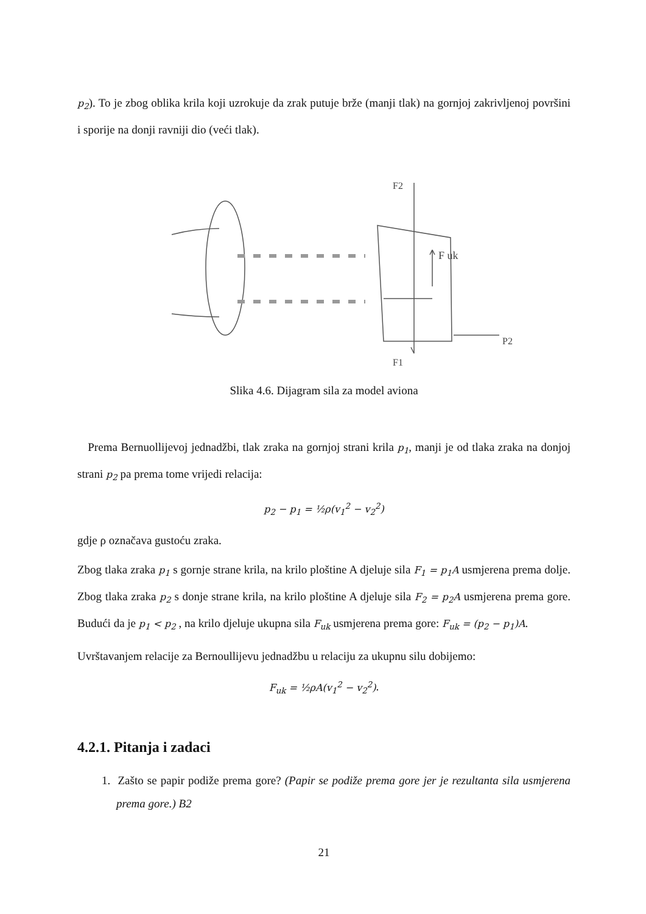p<sub>2</sub>). To je zbog oblika krila koji uzrokuje da zrak putuje brže (manji tlak) na gornjoj zakrivljenoj površini i sporije na donji ravniji dio (veći tlak).
F uk
P2
F1
F2
Slika 4.6. Dijagram sila za model aviona
Prema Bernuollijevoj jednadžbi, tlak zraka na gornjoj strani krila p<sub>1</sub>, manji je od tlaka zraka na donjoj strani p<sub>2</sub> pa prema tome vrijedi relacija:
p<sub>2</sub> − p<sub>1</sub> = ½ρ(v<sub>1</sub><sup>2</sup> − v<sub>2</sub><sup>2</sup>)
gdje ρ označava gustoću zraka.
Zbog tlaka zraka p<sub>1</sub> s gornje strane krila, na krilo ploštine A djeluje sila F<sub>1</sub> = p<sub>1</sub>A usmjerena prema dolje. Zbog tlaka zraka p<sub>2</sub> s donje strane krila, na krilo ploštine A djeluje sila F<sub>2</sub> = p<sub>2</sub>A usmjerena prema gore. Budući da je p<sub>1</sub> < p<sub>2</sub> , na krilo djeluje ukupna sila F<sub>uk</sub> usmjerena prema gore: F<sub>uk</sub> = (p<sub>2</sub> − p<sub>1</sub>)A.
Uvrštavanjem relacije za Bernoullijevu jednadžbu u relaciju za ukupnu silu dobijemo:
F<sub>uk</sub> = ½ρA(v<sub>1</sub><sup>2</sup> − v<sub>2</sub><sup>2</sup>).
4.2.1. Pitanja i zadaci
1. Zašto se papir podiže prema gore? (Papir se podiže prema gore jer je rezultanta sila usmjerena prema gore.) B2
21